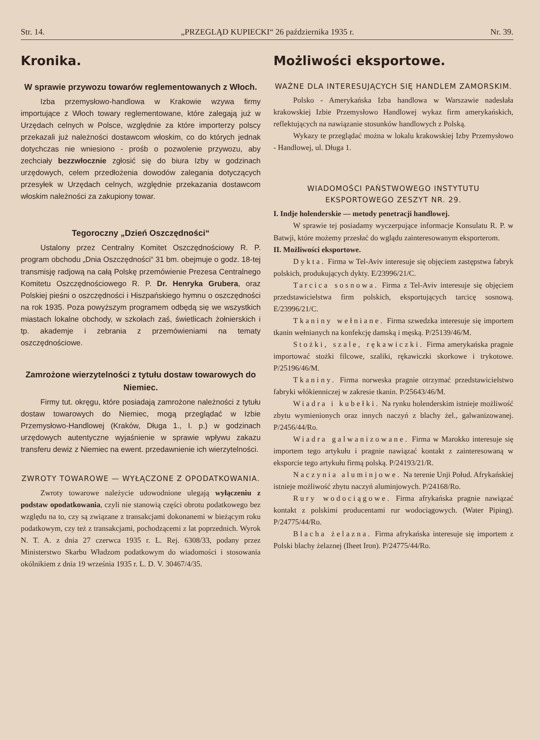Str. 14. „PRZEGLĄD KUPIECKI“ 26 października 1935 r. Nr. 39.
Kronika.
W sprawie przywozu towarów reglementowanych z Włoch.
Izba przemysłowo-handlowa w Krakowie wzywa firmy importujące z Włoch towary reglementowane, które zalegają już w Urzędach celnych w Polsce, względnie za które importerzy polscy przekazali już należności dostawcom włoskim, co do których jednak dotychczas nie wniesiono - prośb o pozwolenie przywozu, aby zechciały bezzwłocznie zgłosić się do biura Izby w godzinach urzędowych, celem przedłożenia dowodów zalegania dotyczących przesyłek w Urzędach celnych, względnie przekazania dostawcom włoskim należności za zakupiony towar.
Tegoroczny „Dzień Oszczędności“
Ustalony przez Centralny Komitet Oszczędnościowy R. P. program obchodu „Dnia Oszczędności“ 31 bm. obejmuje o godz. 18-tej transmisję radjową na całą Polskę przemówienie Prezesa Centralnego Komitetu Oszczędnościowego R. P. Dr. Henryka Grubera, oraz Polskiej pieśni o oszczędności i Hiszpańskiego hymnu o oszczędności na rok 1935. Poza powyższym programem odbędą się we wszystkich miastach lokalne obchody, w szkołach zaś, świetlicach żołnierskich i tp. akademje i zebrania z przemówieniami na tematy oszczędnościowe.
Zamrożone wierzytelności z tytułu dostaw towarowych do Niemiec.
Firmy tut. okręgu, które posiadają zamrożone należności z tytułu dostaw towarowych do Niemiec, mogą przeglądać w Izbie Przemysłowo-Handlowej (Kraków, Długa 1., I. p.) w godzinach urzędowych autentyczne wyjaśnienie w sprawie wpływu zakazu transferu dewiz z Niemiec na ewent. przedawnienie ich wierzytelności.
ZWROTY TOWAROWE — WYŁĄCZONE Z OPODATKOWANIA.
Zwroty towarowe należycie udowodnione ulegają wyłączeniu z podstaw opodatkowania, czyli nie stanowią części obrotu podatkowego bez względu na to, czy są związane z transakcjami dokonanemi w bieżącym roku podatkowym, czy też z transakcjami, pochodzącemi z lat poprzednich. Wyrok N. T. A. z dnia 27 czerwca 1935 r. L. Rej. 6308/33, podany przez Ministerstwo Skarbu Władzom podatkowym do wiadomości i stosowania okólnikiem z dnia 19 września 1935 r. L. D. V. 30467/4/35.
Możliwości eksportowe.
WAŻNE DLA INTERESUJĄCYCH SIĘ HANDLEM ZAMORSKIM.
Polsko - Amerykańska Izba handlowa w Warszawie nadesłała krakowskiej Izbie Przemysłowo Handlowej wykaz firm amerykańskich, reflektujących na nawiązanie stosunków handlowych z Polską.
Wykazy te przeglądać można w lokalu krakowskiej Izby Przemysłowo - Handlowej, ul. Długa 1.
WIADOMOŚCI PAŃSTWOWEGO INSTYTUTU EKSPORTOWEGO ZESZYT NR. 29.
I. Indje holenderskie — metody penetracji handlowej.
W sprawie tej posiadamy wyczerpujące informacje Konsulatu R. P. w Batwji, które możemy przesłać do wglądu zainteresowanym eksporterom.
II. Możliwości eksportowe.
Dykta. Firma w Tel-Aviv interesuje się objęciem zastępstwa fabryk polskich, produkujących dykty. E/23996/21/C.
Tarcica sosnowa. Firma z Tel-Aviv interesuje się objęciem przedstawicielstwa firm polskich, eksportujących tarcicę sosnową. E/23996/21/C.
Tkaniny wełniane. Firma szwedzka interesuje się importem tkanin wełnianych na konfekcję damską i męską. P/25139/46/M.
Stożki, szale, rękawiczki. Firma amerykańska pragnie importować stożki filcowe, szaliki, rękawiczki skorkowe i trykotowe. P/25196/46/M.
Tkaniny. Firma norweska pragnie otrzymać przedstawicielstwo fabryki włókienniczej w zakresie tkanin. P/25643/46/M.
Wiadra i kubełki. Na rynku holenderskim istnieje możliwość zbytu wymienionych oraz innych naczyń z blachy żel., galwanizowanej. P/2456/44/Ro.
Wiadra galwanizowane. Firma w Marokko interesuje się importem tego artykułu i pragnie nawiązać kontakt z zainteresowaną w eksporcie tego artykułu firmą polską. P/24193/21/R.
Naczynia aluminjowe. Na terenie Unji Połud. Afrykańskiej istnieje możliwość zbytu naczyń aluminjowych. P/24168/Ro.
Rury wodociągowe. Firma afrykańska pragnie nawiązać kontakt z polskimi producentami rur wodociągowych. (Water Piping). P/24775/44/Ro.
Blacha żelazna. Firma afrykańska interesuje się importem z Polski blachy żelaznej (Iheet Iron). P/24775/44/Ro.